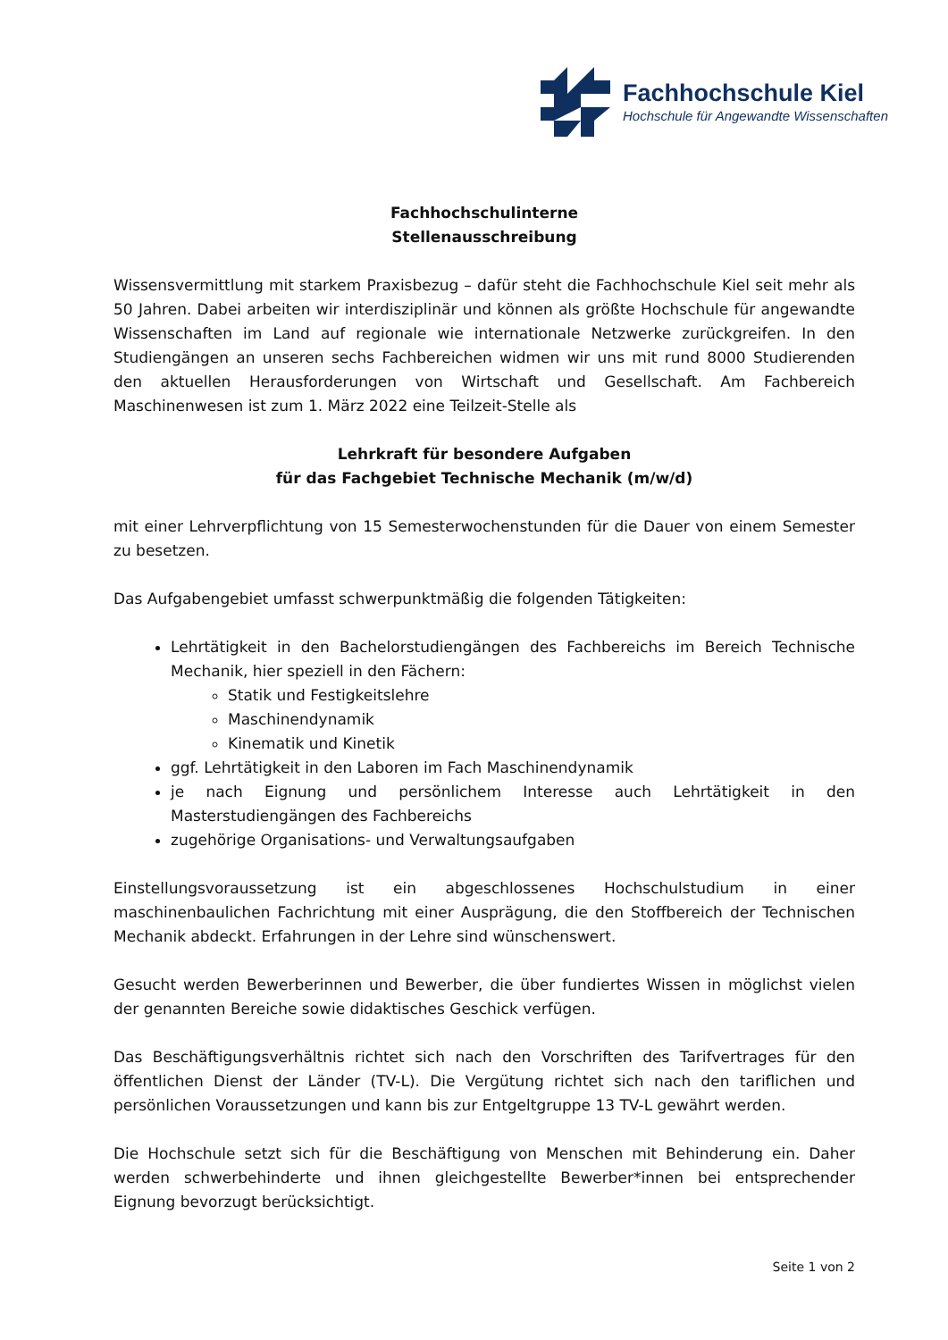Fachhochschule Kiel
Hochschule für Angewandte Wissenschaften
Fachhochschulinterne
Stellenausschreibung
Wissensvermittlung mit starkem Praxisbezug – dafür steht die Fachhochschule Kiel seit mehr als 50 Jahren. Dabei arbeiten wir interdisziplinär und können als größte Hochschule für angewandte Wissenschaften im Land auf regionale wie internationale Netzwerke zurückgreifen. In den Studiengängen an unseren sechs Fachbereichen widmen wir uns mit rund 8000 Studierenden den aktuellen Herausforderungen von Wirtschaft und Gesellschaft. Am Fachbereich Maschinenwesen ist zum 1. März 2022 eine Teilzeit-Stelle als
Lehrkraft für besondere Aufgaben
für das Fachgebiet Technische Mechanik (m/w/d)
mit einer Lehrverpflichtung von 15 Semesterwochenstunden für die Dauer von einem Semester zu besetzen.
Das Aufgabengebiet umfasst schwerpunktmäßig die folgenden Tätigkeiten:
Lehrtätigkeit in den Bachelorstudiengängen des Fachbereichs im Bereich Technische Mechanik, hier speziell in den Fächern:
Statik und Festigkeitslehre
Maschinendynamik
Kinematik und Kinetik
ggf. Lehrtätigkeit in den Laboren im Fach Maschinendynamik
je nach Eignung und persönlichem Interesse auch Lehrtätigkeit in den Masterstudiengängen des Fachbereichs
zugehörige Organisations- und Verwaltungsaufgaben
Einstellungsvoraussetzung ist ein abgeschlossenes Hochschulstudium in einer maschinenbaulichen Fachrichtung mit einer Ausprägung, die den Stoffbereich der Technischen Mechanik abdeckt. Erfahrungen in der Lehre sind wünschenswert.
Gesucht werden Bewerberinnen und Bewerber, die über fundiertes Wissen in möglichst vielen der genannten Bereiche sowie didaktisches Geschick verfügen.
Das Beschäftigungsverhältnis richtet sich nach den Vorschriften des Tarifvertrages für den öffentlichen Dienst der Länder (TV-L). Die Vergütung richtet sich nach den tariflichen und persönlichen Voraussetzungen und kann bis zur Entgeltgruppe 13 TV-L gewährt werden.
Die Hochschule setzt sich für die Beschäftigung von Menschen mit Behinderung ein. Daher werden schwerbehinderte und ihnen gleichgestellte Bewerber*innen bei entsprechender Eignung bevorzugt berücksichtigt.
Seite 1 von 2